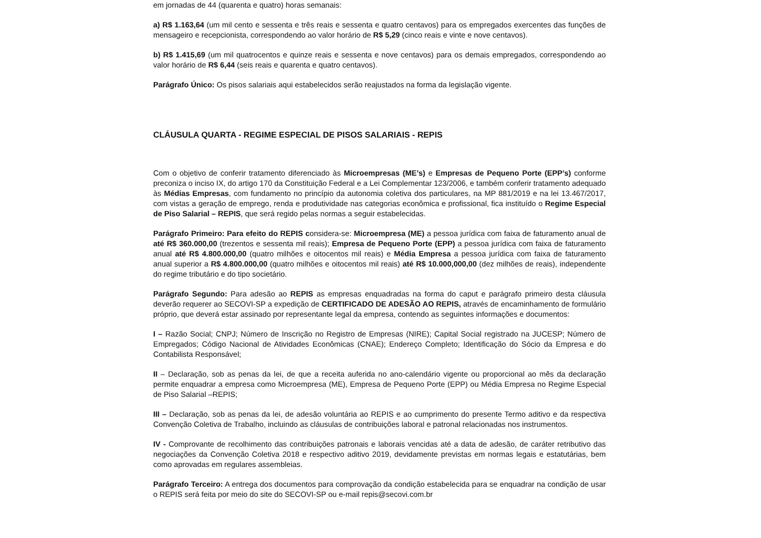em jornadas de 44 (quarenta e quatro) horas semanais:
a) R$ 1.163,64 (um mil cento e sessenta e três reais e sessenta e quatro centavos) para os empregados exercentes das funções de mensageiro e recepcionista, correspondendo ao valor horário de R$ 5,29 (cinco reais e vinte e nove centavos).
b) R$ 1.415,69 (um mil quatrocentos e quinze reais e sessenta e nove centavos) para os demais empregados, correspondendo ao valor horário de R$ 6,44 (seis reais e quarenta e quatro centavos).
Parágrafo Único: Os pisos salariais aqui estabelecidos serão reajustados na forma da legislação vigente.
CLÁUSULA QUARTA - REGIME ESPECIAL DE PISOS SALARIAIS - REPIS
Com o objetivo de conferir tratamento diferenciado às Microempresas (ME’s) e Empresas de Pequeno Porte (EPP’s) conforme preconiza o inciso IX, do artigo 170 da Constituição Federal e a Lei Complementar 123/2006, e também conferir tratamento adequado às Médias Empresas, com fundamento no princípio da autonomia coletiva dos particulares, na MP 881/2019 e na lei 13.467/2017, com vistas a geração de emprego, renda e produtividade nas categorias econômica e profissional, fica instituído o Regime Especial de Piso Salarial – REPIS, que será regido pelas normas a seguir estabelecidas.
Parágrafo Primeiro: Para efeito do REPIS considera-se: Microempresa (ME) a pessoa jurídica com faixa de faturamento anual de até R$ 360.000,00 (trezentos e sessenta mil reais); Empresa de Pequeno Porte (EPP) a pessoa jurídica com faixa de faturamento anual até R$ 4.800.000,00 (quatro milhões e oitocentos mil reais) e Média Empresa a pessoa jurídica com faixa de faturamento anual superior a R$ 4.800.000,00 (quatro milhões e oitocentos mil reais) até R$ 10.000,000,00 (dez milhões de reais), independente do regime tributário e do tipo societário.
Parágrafo Segundo: Para adesão ao REPIS as empresas enquadradas na forma do caput e parágrafo primeiro desta cláusula deverão requerer ao SECOVI-SP a expedição de CERTIFICADO DE ADESÃO AO REPIS, através de encaminhamento de formulário próprio, que deverá estar assinado por representante legal da empresa, contendo as seguintes informações e documentos:
I – Razão Social; CNPJ; Número de Inscrição no Registro de Empresas (NIRE); Capital Social registrado na JUCESP; Número de Empregados; Código Nacional de Atividades Econômicas (CNAE); Endereço Completo; Identificação do Sócio da Empresa e do Contabilista Responsável;
II – Declaração, sob as penas da lei, de que a receita auferida no ano-calendário vigente ou proporcional ao mês da declaração permite enquadrar a empresa como Microempresa (ME), Empresa de Pequeno Porte (EPP) ou Média Empresa no Regime Especial de Piso Salarial –REPIS;
III – Declaração, sob as penas da lei, de adesão voluntária ao REPIS e ao cumprimento do presente Termo aditivo e da respectiva Convenção Coletiva de Trabalho, incluindo as cláusulas de contribuições laboral e patronal relacionadas nos instrumentos.
IV - Comprovante de recolhimento das contribuições patronais e laborais vencidas até a data de adesão, de caráter retributivo das negociações da Convenção Coletiva 2018 e respectivo aditivo 2019, devidamente previstas em normas legais e estatutárias, bem como aprovadas em regulares assembleias.
Parágrafo Terceiro: A entrega dos documentos para comprovação da condição estabelecida para se enquadrar na condição de usar o REPIS será feita por meio do site do SECOVI-SP ou e-mail repis@secovi.com.br